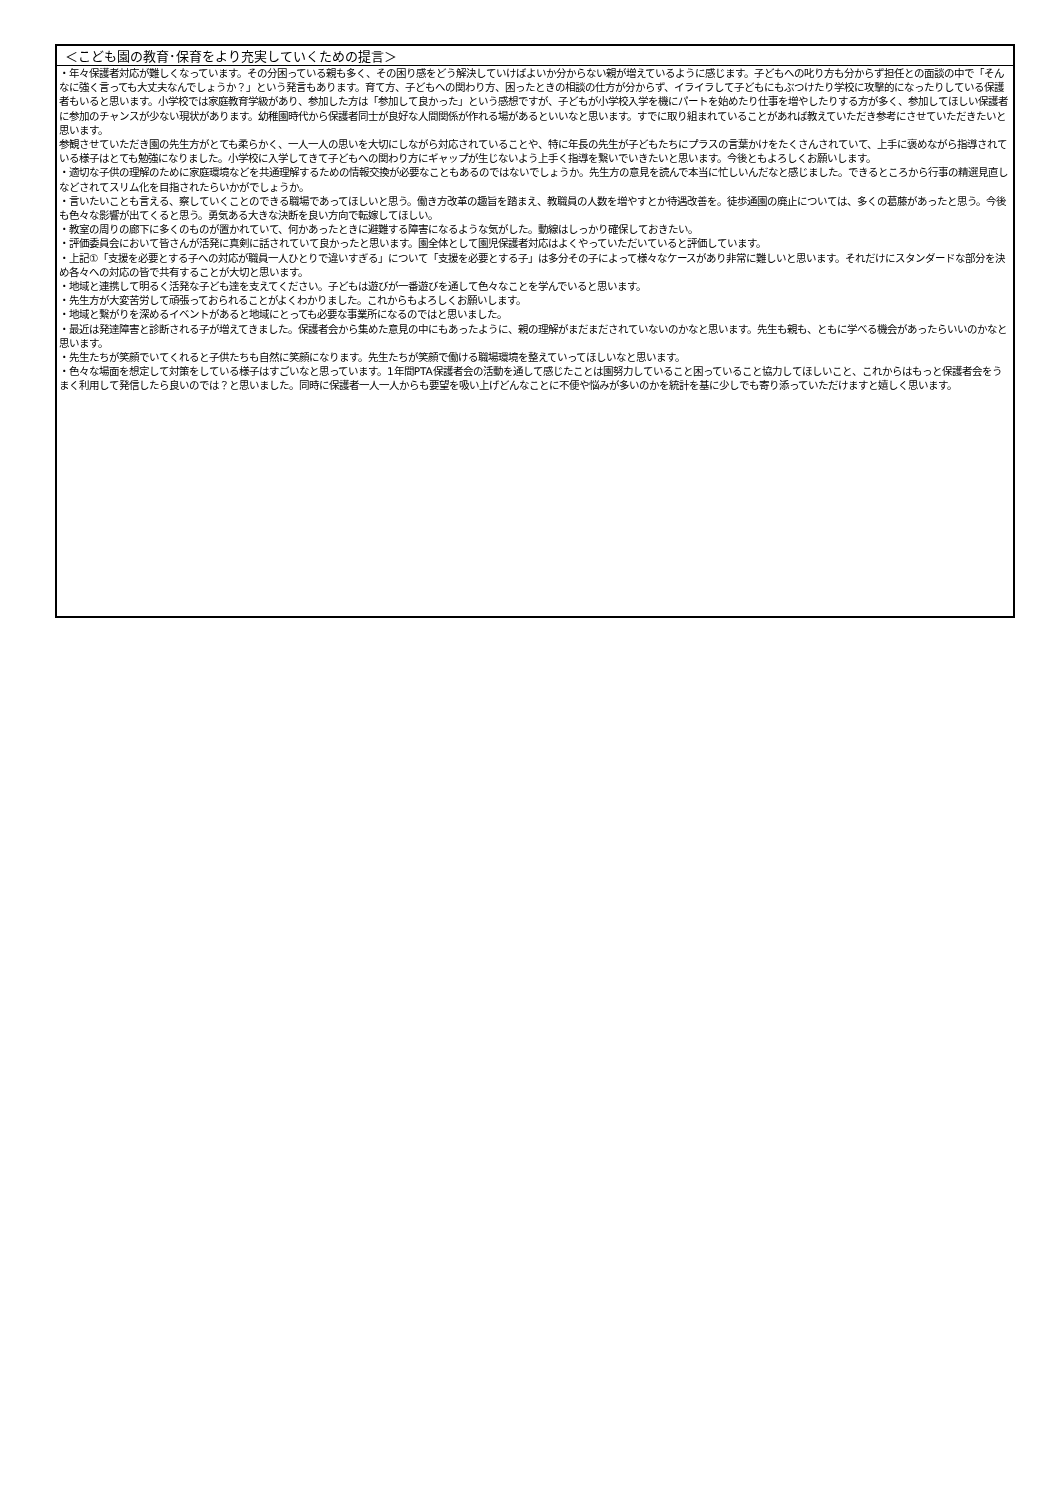| ＜こども園の教育･保育をより充実していくための提言＞ |
| --- |
| ・年々保護者対応が難しくなっています。その分困っている親も多く、その困り感をどう解決していけばよいか分からない親が増えているように感じます。子どもへの叱り方も分からず担任との面談の中で「そんなに強く言っても大丈夫なんでしょうか？」という発言もあります。育て方、子どもへの関わり方、困ったときの相談の仕方が分からず、イライラして子どもにもぶつけたり学校に攻撃的になったりしている保護者もいると思います。小学校では家庭教育学級があり、参加した方は「参加して良かった」という感想ですが、子どもが小学校入学を機にパートを始めたり仕事を増やしたりする方が多く、参加してほしい保護者に参加のチャンスが少ない現状があります。幼稚園時代から保護者同士が良好な人間関係が作れる場があるといいなと思います。すでに取り組まれていることがあれば教えていただき参考にさせていただきたいと思います。 参観させていただき園の先生方がとても柔らかく、一人一人の思いを大切にしながら対応されていることや、特に年長の先生が子どもたちにプラスの言葉かけをたくさんされていて、上手に褒めながら指導されている様子はとても勉強になりました。小学校に入学してきて子どもへの関わり方にギャップが生じないよう上手く指導を繋いでいきたいと思います。今後ともよろしくお願いします。 ・適切な子供の理解のために家庭環境などを共通理解するための情報交換が必要なこともあるのではないでしょうか。先生方の意見を読んで本当に忙しいんだなと感じました。できるところから行事の精選見直しなどされてスリム化を目指されたらいかがでしょうか。 ・言いたいことも言える、察していくことのできる職場であってほしいと思う。働き方改革の趣旨を踏まえ、教職員の人数を増やすとか待遇改善を。徒歩通園の廃止については、多くの葛藤があったと思う。今後も色々な影響が出てくると思う。勇気ある大きな決断を良い方向で転嫁してほしい。 ・教室の周りの廊下に多くのものが置かれていて、何かあったときに避難する障害になるような気がした。動線はしっかり確保しておきたい。 ・評価委員会において皆さんが活発に真剣に話されていて良かったと思います。園全体として園児保護者対応はよくやっていただいていると評価しています。 ・上記①「支援を必要とする子への対応が職員一人ひとりで違いすぎる」について「支援を必要とする子」は多分その子によって様々なケースがあり非常に難しいと思います。それだけにスタンダードな部分を決め各々への対応の皆で共有することが大切と思います。 ・地域と連携して明るく活発な子ども達を支えてください。子どもは遊びが一番遊びを通して色々なことを学んでいると思います。 ・先生方が大変苦労して頑張っておられることがよくわかりました。これからもよろしくお願いします。 ・地域と繋がりを深めるイベントがあると地域にとっても必要な事業所になるのではと思いました。 ・最近は発達障害と診断される子が増えてきました。保護者会から集めた意見の中にもあったように、親の理解がまだまだされていないのかなと思います。先生も親も、ともに学べる機会があったらいいのかなと思います。 ・先生たちが笑顔でいてくれると子供たちも自然に笑顔になります。先生たちが笑顔で働ける職場環境を整えていってほしいなと思います。 ・色々な場面を想定して対策をしている様子はすごいなと思っています。1年間PTA保護者会の活動を通して感じたことは園努力していること困っていること協力してほしいこと、これからはもっと保護者会をうまく利用して発信したら良いのでは？と思いました。同時に保護者一人一人からも要望を吸い上げどんなことに不便や悩みが多いのかを統計を基に少しでも寄り添っていただけますと嬉しく思います。 |